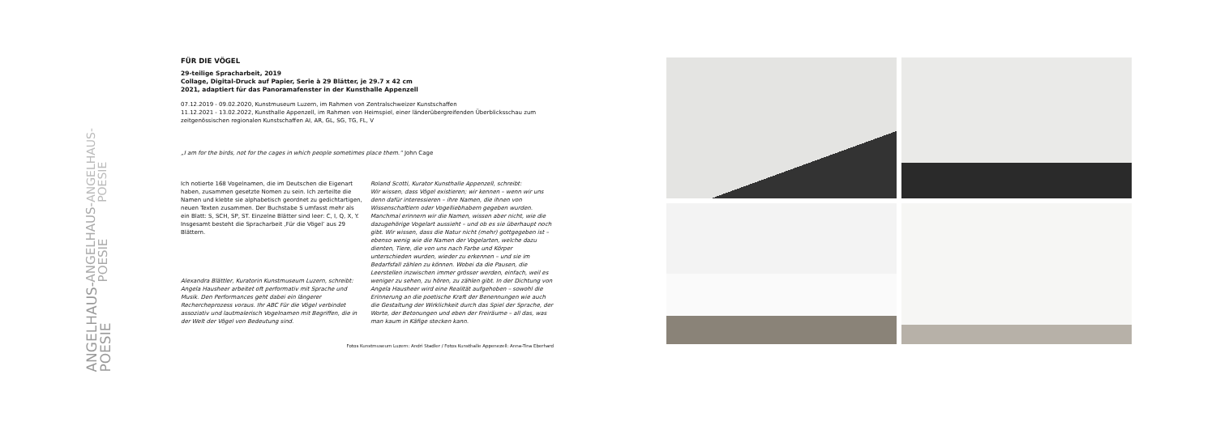ANGELHAUS-POESIE
ANGELHAUS-POESIE
ANGELHAUS-POESIE
FÜR DIE VÖGEL
29-teilige Spracharbeit, 2019
Collage, Digital-Druck auf Papier, Serie à 29 Blätter, je 29.7 x 42 cm
2021, adaptiert für das Panoramafenster in der Kunsthalle Appenzell
07.12.2019 - 09.02.2020, Kunstmuseum Luzern, im Rahmen von Zentralschweizer Kunstschaffen
11.12.2021 - 13.02.2022, Kunsthalle Appenzell, im Rahmen von Heimspiel, einer länderübergreifenden Überblicksschau zum zeitgenössischen regionalen Kunstschaffen AI, AR, GL, SG, TG, FL, V
„I am for the birds, not for the cages in which people sometimes place them.“ John Cage
Ich notierte 168 Vogelnamen, die im Deutschen die Eigenart haben, zusammen gesetzte Nomen zu sein. Ich zerteilte die Namen und klebte sie alphabetisch geordnet zu gedichtartigen, neuen Texten zusammen. Der Buchstabe S umfasst mehr als ein Blatt: S, SCH, SP, ST. Einzelne Blätter sind leer: C, I, Q, X, Y. Insgesamt besteht die Spracharbeit ‚Für die Vögel’ aus 29 Blättern.
Alexandra Blättler, Kuratorin Kunstmuseum Luzern, schreibt:
Angela Hausheer arbeitet oft performativ mit Sprache und Musik. Den Performances geht dabei ein längerer Rechercheprozess voraus. Ihr ABC Für die Vögel verbindet assoziativ und lautmalerisch Vogelnamen mit Begriffen, die in der Welt der Vögel von Bedeutung sind.
Roland Scotti, Kurator Kunsthalle Appenzell, schreibt:
Wir wissen, dass Vögel existieren; wir kennen – wenn wir uns denn dafür interessieren – ihre Namen, die ihnen von Wissenschaftlern oder Vogelliebhabern gegeben wurden. Manchmal erinnern wir die Namen, wissen aber nicht, wie die dazugehörige Vogelart aussieht – und ob es sie überhaupt noch gibt. Wir wissen, dass die Natur nicht (mehr) gottgegeben ist – ebenso wenig wie die Namen der Vogelarten, welche dazu dienten, Tiere, die von uns nach Farbe und Körper unterschieden wurden, wieder zu erkennen – und sie im Bedarfsfall zählen zu können. Wobei da die Pausen, die Leerstellen inzwischen immer grösser werden, einfach, weil es weniger zu sehen, zu hören, zu zählen gibt. In der Dichtung von Angela Hausheer wird eine Realität aufgehoben – sowohl die Erinnerung an die poetische Kraft der Benennungen wie auch die Gestaltung der Wirklichkeit durch das Spiel der Sprache, der Worte, der Betonungen und eben der Freiräume – all das, was man kaum in Käfige stecken kann.
Fotos Kunstmuseum Luzern: Andri Stadler / Fotos Kunsthalle Appenezell: Anna-Tina Eberhard